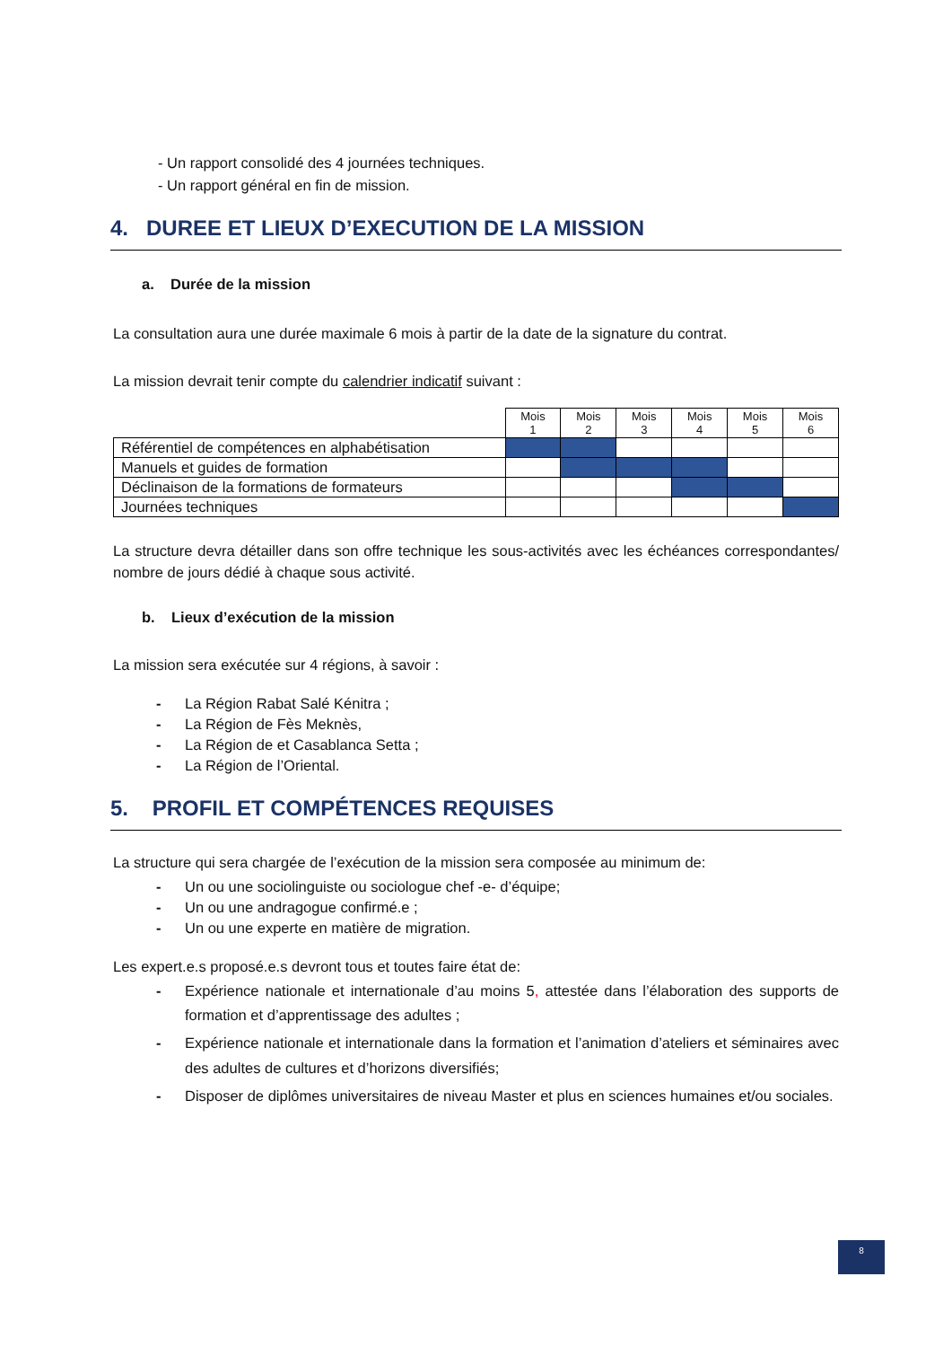- Un rapport consolidé des 4 journées techniques.
- Un rapport général en fin de mission.
4. DUREE ET LIEUX D’EXECUTION DE LA MISSION
a. Durée de la mission
La consultation aura une durée maximale 6 mois à partir de la date de la signature du contrat.
La mission devrait tenir compte du calendrier indicatif suivant :
| | Mois 1 | Mois 2 | Mois 3 | Mois 4 | Mois 5 | Mois 6 |
| --- | --- | --- | --- | --- | --- | --- |
| Référentiel de compétences en alphabétisation | | | | | | |
| Manuels et guides de formation | | | | | | |
| Déclinaison de la formations de formateurs | | | | | | |
| Journées techniques | | | | | | |
La structure devra détailler dans son offre technique les sous-activités avec les échéances correspondantes/ nombre de jours dédié à chaque sous activité.
b. Lieux d’exécution de la mission
La mission sera exécutée sur 4 régions, à savoir :
- La Région Rabat Salé Kénitra ;
- La Région de Fès Meknès,
- La Région de et Casablanca Setta ;
- La Région de l’Oriental.
5. PROFIL ET COMPÉTENCES REQUISES
La structure qui sera chargée de l’exécution de la mission sera composée au minimum de:
- Un ou une sociolinguiste ou sociologue chef -e- d’équipe;
- Un ou une andragogue confirmé.e ;
- Un ou une experte en matière de migration.
Les expert.e.s proposé.e.s devront tous et toutes faire état de:
- Expérience nationale et internationale d’au moins 5, attestée dans l’élaboration des supports de formation et d’apprentissage des adultes ;
- Expérience nationale et internationale dans la formation et l’animation d’ateliers et séminaires avec des adultes de cultures et d’horizons diversifiés;
- Disposer de diplômes universitaires de niveau Master et plus en sciences humaines et/ou sociales.
8